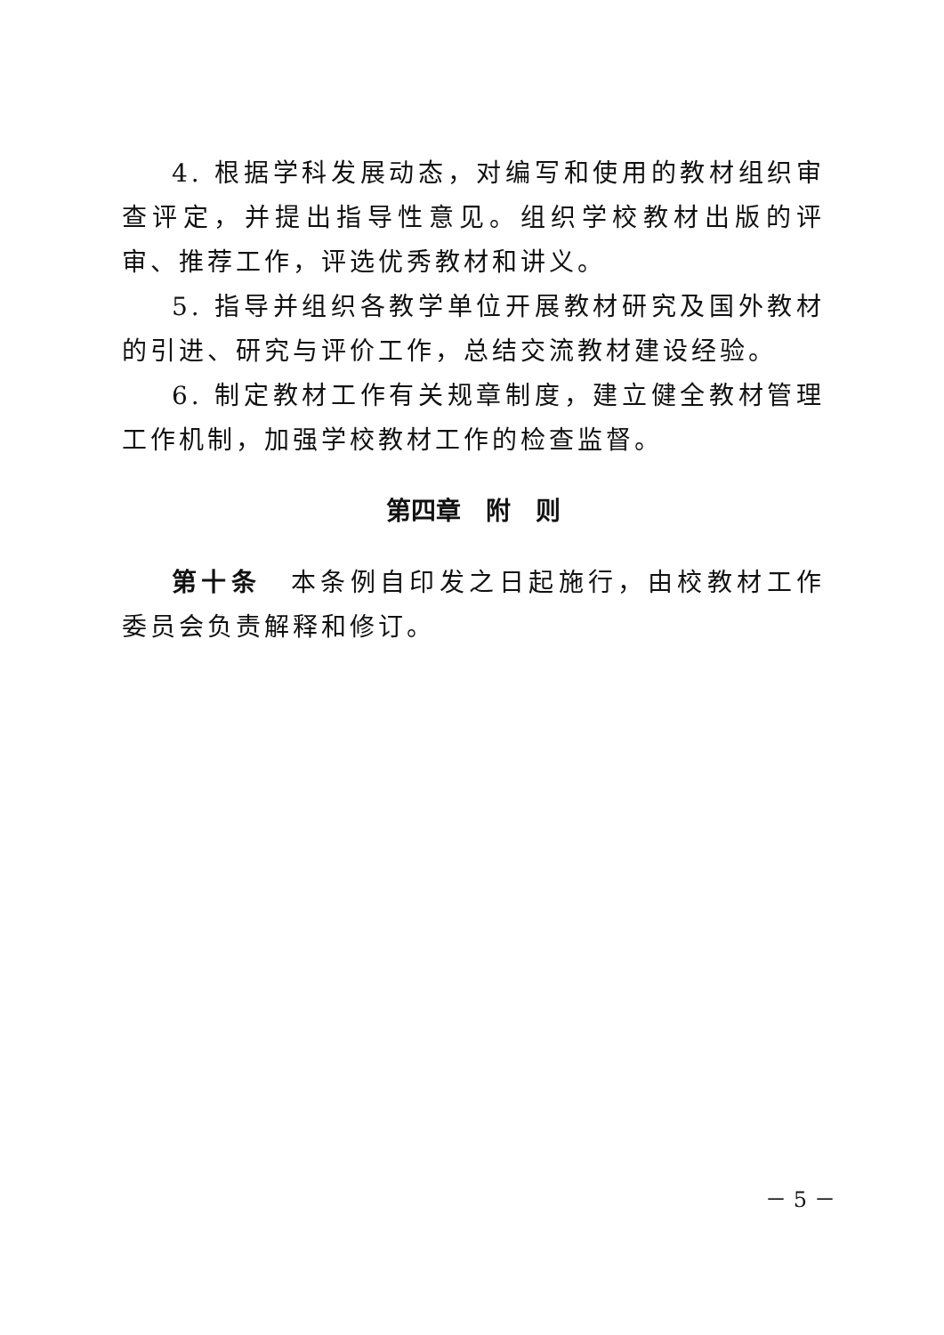4. 根据学科发展动态，对编写和使用的教材组织审查评定，并提出指导性意见。组织学校教材出版的评审、推荐工作，评选优秀教材和讲义。
5. 指导并组织各教学单位开展教材研究及国外教材的引进、研究与评价工作，总结交流教材建设经验。
6. 制定教材工作有关规章制度，建立健全教材管理工作机制，加强学校教材工作的检查监督。
第四章　附　则
第十条　本条例自印发之日起施行，由校教材工作委员会负责解释和修订。
－ 5 －